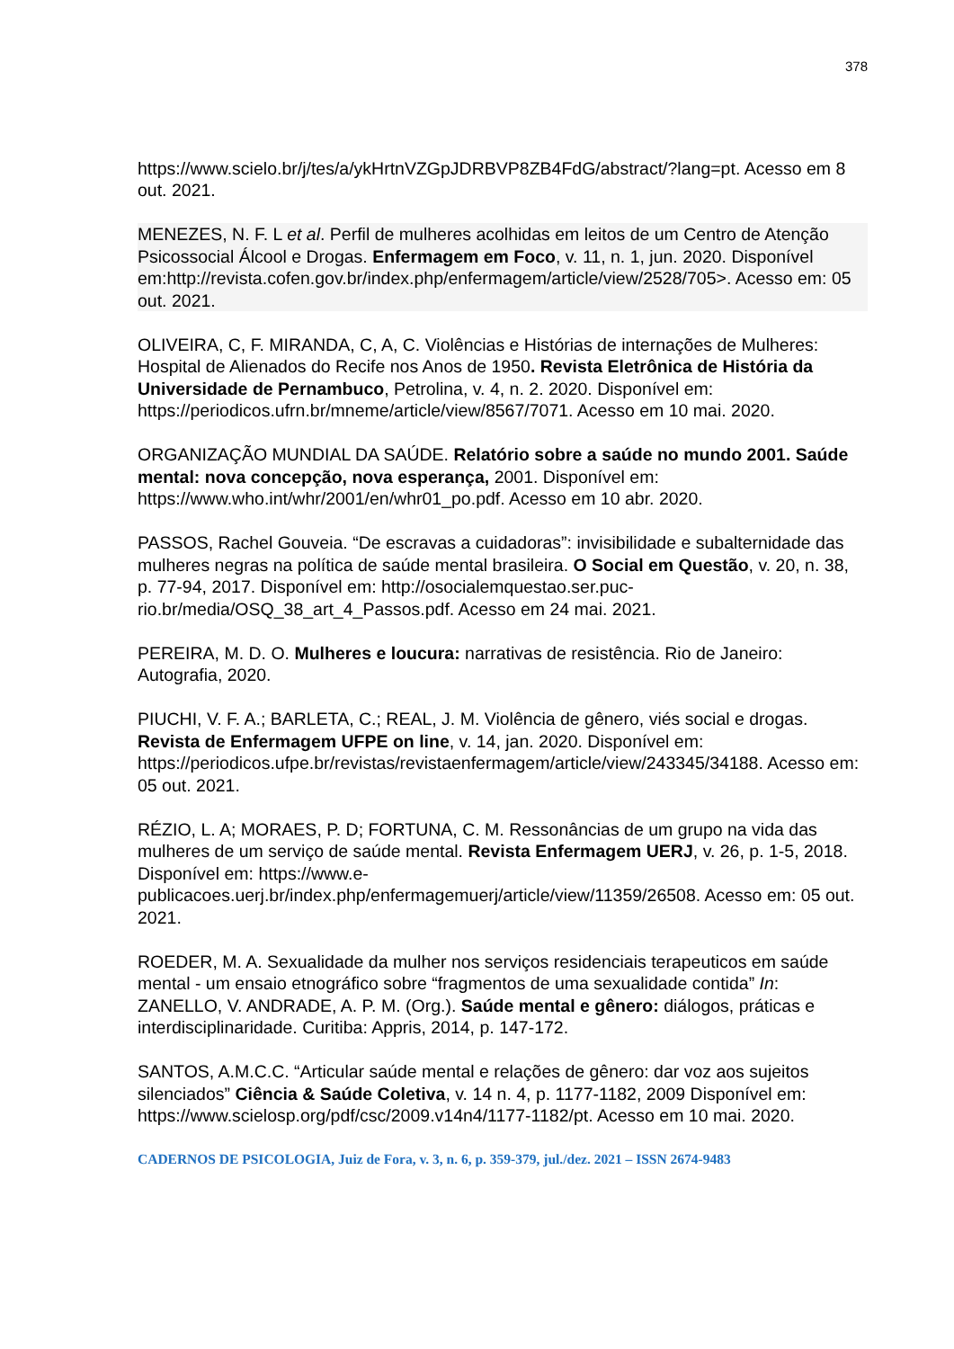378
https://www.scielo.br/j/tes/a/ykHrtnVZGpJDRBVP8ZB4FdG/abstract/?lang=pt. Acesso em 8 out. 2021.
MENEZES, N. F. L et al. Perfil de mulheres acolhidas em leitos de um Centro de Atenção Psicossocial Álcool e Drogas. Enfermagem em Foco, v. 11, n. 1, jun. 2020. Disponível em:http://revista.cofen.gov.br/index.php/enfermagem/article/view/2528/705>. Acesso em: 05 out. 2021.
OLIVEIRA, C, F. MIRANDA, C, A, C. Violências e Histórias de internações de Mulheres: Hospital de Alienados do Recife nos Anos de 1950. Revista Eletrônica de História da Universidade de Pernambuco, Petrolina, v. 4, n. 2. 2020. Disponível em: https://periodicos.ufrn.br/mneme/article/view/8567/7071. Acesso em 10 mai. 2020.
ORGANIZAÇÃO MUNDIAL DA SAÚDE. Relatório sobre a saúde no mundo 2001. Saúde mental: nova concepção, nova esperança, 2001. Disponível em: https://www.who.int/whr/2001/en/whr01_po.pdf. Acesso em 10 abr. 2020.
PASSOS, Rachel Gouveia. “De escravas a cuidadoras”: invisibilidade e subalternidade das mulheres negras na política de saúde mental brasileira. O Social em Questão, v. 20, n. 38, p. 77-94, 2017. Disponível em: http://osocialemquestao.ser.puc-rio.br/media/OSQ_38_art_4_Passos.pdf. Acesso em 24 mai. 2021.
PEREIRA, M. D. O. Mulheres e loucura: narrativas de resistência. Rio de Janeiro: Autografia, 2020.
PIUCHI, V. F. A.; BARLETA, C.; REAL, J. M. Violência de gênero, viés social e drogas. Revista de Enfermagem UFPE on line, v. 14, jan. 2020. Disponível em: https://periodicos.ufpe.br/revistas/revistaenfermagem/article/view/243345/34188. Acesso em: 05 out. 2021.
RÉZIO, L. A; MORAES, P. D; FORTUNA, C. M. Ressonâncias de um grupo na vida das mulheres de um serviço de saúde mental. Revista Enfermagem UERJ, v. 26, p. 1-5, 2018. Disponível em: https://www.e-publicacoes.uerj.br/index.php/enfermagemuerj/article/view/11359/26508. Acesso em: 05 out. 2021.
ROEDER, M. A. Sexualidade da mulher nos serviços residenciais terapeuticos em saúde mental - um ensaio etnográfico sobre “fragmentos de uma sexualidade contida” In: ZANELLO, V. ANDRADE, A. P. M. (Org.). Saúde mental e gênero: diálogos, práticas e interdisciplinaridade. Curitiba: Appris, 2014, p. 147-172.
SANTOS, A.M.C.C. “Articular saúde mental e relações de gênero: dar voz aos sujeitos silenciados” Ciência & Saúde Coletiva, v. 14 n. 4, p. 1177-1182, 2009 Disponível em: https://www.scielosp.org/pdf/csc/2009.v14n4/1177-1182/pt. Acesso em 10 mai. 2020.
CADERNOS DE PSICOLOGIA, Juiz de Fora, v. 3, n. 6, p. 359-379, jul./dez. 2021 – ISSN 2674-9483